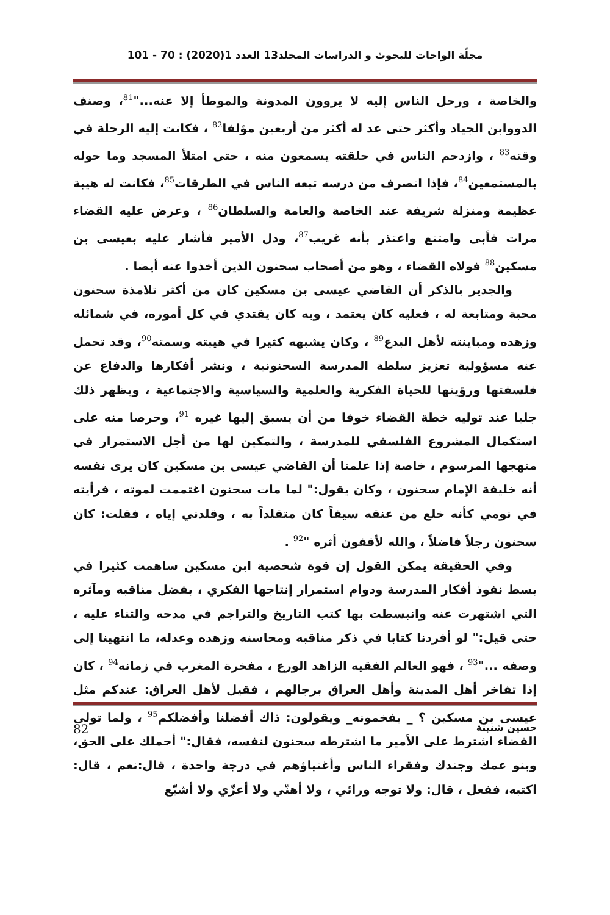مجلّة الواحات للبحوث و الدراسات المجلد13 العدد 1(2020) : 70 - 101
والخاصة ، ورحل الناس إليه لا يروون المدونة والموطأ إلا عنه..."<sup>81</sup>، وصنف الدووابن الجياد وأكثر حتى عد له أكثر من أربعين مؤلفا<sup>82</sup> ، فكانت إليه الرحلة في وقته<sup>83</sup> ، وازدحم الناس في حلقته يسمعون منه ، حتى امتلأ المسجد وما حوله بالمستمعين<sup>84</sup>، فإذا انصرف من درسه تبعه الناس في الطرقات<sup>85</sup>، فكانت له هيبة عظيمة ومنزلة شريفة عند الخاصة والعامة والسلطان<sup>86</sup> ، وعرض عليه القضاء مرات فأبى وامتنع واعتذر بأنه غريب<sup>87</sup>، ودل الأمير فأشار عليه بعيسى بن مسكين<sup>88</sup> فولاه القضاء ، وهو من أصحاب سحنون الذين أخذوا عنه أيضا .
والجدير بالذكر أن القاضي عيسى بن مسكين كان من أكثر تلامذة سحنون محبة ومتابعة له ، فعليه كان يعتمد ، وبه كان يقتدي في كل أموره، في شمائله وزهده ومباينته لأهل البدع<sup>89</sup> ، وكان يشبهه كثيرا في هيبته وسمته<sup>90</sup>، وقد تحمل عنه مسؤولية تعزيز سلطة المدرسة السحنونية ، ونشر أفكارها والدفاع عن فلسفتها ورؤيتها للحياة الفكرية والعلمية والسياسية والاجتماعية ، ويظهر ذلك جليا عند توليه خطة القضاء خوفا من أن يسبق إليها غيره <sup>91</sup>، وحرصا منه على استكمال المشروع الفلسفي للمدرسة ، والتمكين لها من أجل الاستمرار في منهجها المرسوم ، خاصة إذا علمنا أن القاضي عيسى بن مسكين كان يرى نفسه أنه خليفة الإمام سحنون ، وكان يقول:" لما مات سحنون اغتممت لموته ، فرأيته في نومي كأنه خلع من عنقه سيفاً كان متقلداً به ، وقلدني إياه ، فقلت: كان سحنون رجلاً فاضلاً ، والله لأقفون أثره "<sup>92</sup> .
وفي الحقيقة يمكن القول إن قوة شخصية ابن مسكين ساهمت كثيرا في بسط نفوذ أفكار المدرسة ودوام استمرار إنتاجها الفكري ، بفضل مناقبه ومآثره التي اشتهرت عنه وانبسطت بها كتب التاريخ والتراجم في مدحه والثناء عليه ، حتى قيل:" لو أفردنا كتابا في ذكر مناقبه ومحاسنه وزهده وعدله، ما انتهينا إلى وصفه ..."<sup>93</sup> ، فهو العالم الفقيه الزاهد الورع ، مفخرة المغرب في زمانه<sup>94</sup> ، كان إذا تفاخر أهل المدينة وأهل العراق برجالهم ، فقيل لأهل العراق: عندكم مثل عيسى بن مسكين ؟ _ يفخمونه_ ويقولون: ذاك أفضلنا وأفضلكم<sup>95</sup> ، ولما تولى القضاء اشترط على الأمير ما اشترطه سحنون لنفسه، فقال:" أحملك على الحق، وبنو عمك وجندك وفقراء الناس وأغنياؤهم في درجة واحدة ، قال:نعم ، قال: اكتبه، ففعل ، قال: ولا توجه ورائي ، ولا أهنّي ولا أعزّي ولا أشيّع
حسين شنينة 82